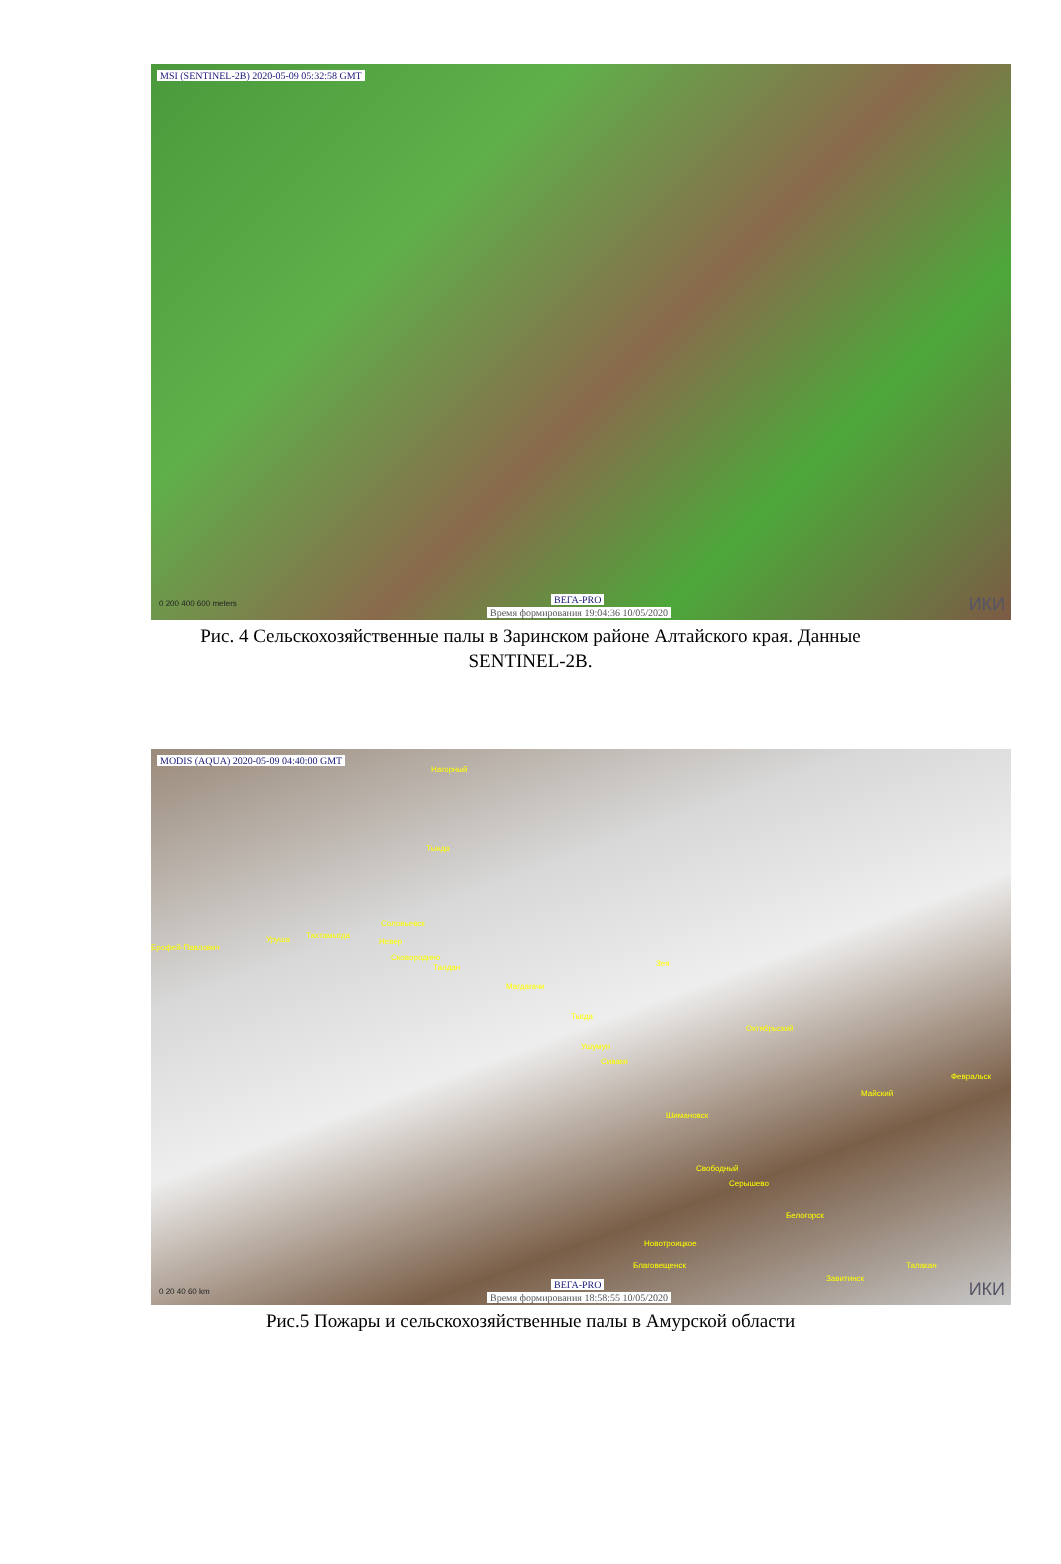MSI (SENTINEL-2B) 2020-05-09 05:32:58 GMT
0 200 400 600 meters ВЕГА-PRO
Время формирования 19:04:36 10/05/2020 ИКИ
Рис. 4 Сельскохозяйственные палы в Заринском районе Алтайского края. Данные
SENTINEL-2B.
MODIS (AQUA) 2020-05-09 04:40:00 GMT
Нагорный
Тында
Соловьевск
Тахтамыгда
Ерофей-Павлович
Уруша Невер
Сковородино
Талдан
Магдагачи
Зея
Тыгда
Октябрьский
Ушумун
Сиваки
Февральск
Майский
Шимановск
Свободный
Серышево
Белогорск
Новотроицкое
Благовещенск Талакан
Завитинск
0 20 40 60 km
ВЕГА-PRO
Время формирования 18:58:55 10/05/2020 ИКИ
Рис.5 Пожары и сельскохозяйственные палы в Амурской области